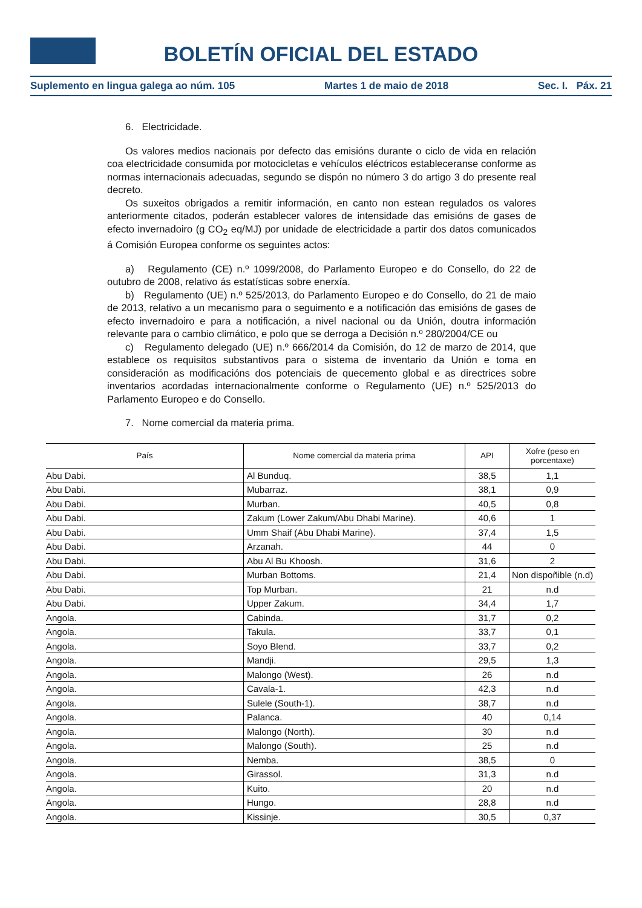BOLETÍN OFICIAL DEL ESTADO
Suplemento en lingua galega ao núm. 105 Martes 1 de maio de 2018 Sec. I. Páx. 21
6. Electricidade.
Os valores medios nacionais por defecto das emisións durante o ciclo de vida en relación coa electricidade consumida por motocicletas e vehículos eléctricos estableceranse conforme as normas internacionais adecuadas, segundo se dispón no número 3 do artigo 3 do presente real decreto.
Os suxeitos obrigados a remitir información, en canto non estean regulados os valores anteriormente citados, poderán establecer valores de intensidade das emisións de gases de efecto invernadoiro (g CO<sub>2</sub> eq/MJ) por unidade de electricidade a partir dos datos comunicados á Comisión Europea conforme os seguintes actos:
a) Regulamento (CE) n.º 1099/2008, do Parlamento Europeo e do Consello, do 22 de outubro de 2008, relativo ás estatísticas sobre enerxía.
b) Regulamento (UE) n.º 525/2013, do Parlamento Europeo e do Consello, do 21 de maio de 2013, relativo a un mecanismo para o seguimento e a notificación das emisións de gases de efecto invernadoiro e para a notificación, a nivel nacional ou da Unión, doutra información relevante para o cambio climático, e polo que se derroga a Decisión n.º 280/2004/CE ou
c) Regulamento delegado (UE) n.º 666/2014 da Comisión, do 12 de marzo de 2014, que establece os requisitos substantivos para o sistema de inventario da Unión e toma en consideración as modificacións dos potenciais de quecemento global e as directrices sobre inventarios acordadas internacionalmente conforme o Regulamento (UE) n.º 525/2013 do Parlamento Europeo e do Consello.
7. Nome comercial da materia prima.
| País | Nome comercial da materia prima | API | Xofre (peso en porcentaxe) |
| --- | --- | --- | --- |
| Abu Dabi. | Al Bunduq. | 38,5 | 1,1 |
| Abu Dabi. | Mubarraz. | 38,1 | 0,9 |
| Abu Dabi. | Murban. | 40,5 | 0,8 |
| Abu Dabi. | Zakum (Lower Zakum/Abu Dhabi Marine). | 40,6 | 1 |
| Abu Dabi. | Umm Shaif (Abu Dhabi Marine). | 37,4 | 1,5 |
| Abu Dabi. | Arzanah. | 44 | 0 |
| Abu Dabi. | Abu Al Bu Khoosh. | 31,6 | 2 |
| Abu Dabi. | Murban Bottoms. | 21,4 | Non dispoñible (n.d) |
| Abu Dabi. | Top Murban. | 21 | n.d |
| Abu Dabi. | Upper Zakum. | 34,4 | 1,7 |
| Angola. | Cabinda. | 31,7 | 0,2 |
| Angola. | Takula. | 33,7 | 0,1 |
| Angola. | Soyo Blend. | 33,7 | 0,2 |
| Angola. | Mandji. | 29,5 | 1,3 |
| Angola. | Malongo (West). | 26 | n.d |
| Angola. | Cavala-1. | 42,3 | n.d |
| Angola. | Sulele (South-1). | 38,7 | n.d |
| Angola. | Palanca. | 40 | 0,14 |
| Angola. | Malongo (North). | 30 | n.d |
| Angola. | Malongo (South). | 25 | n.d |
| Angola. | Nemba. | 38,5 | 0 |
| Angola. | Girassol. | 31,3 | n.d |
| Angola. | Kuito. | 20 | n.d |
| Angola. | Hungo. | 28,8 | n.d |
| Angola. | Kissinje. | 30,5 | 0,37 |